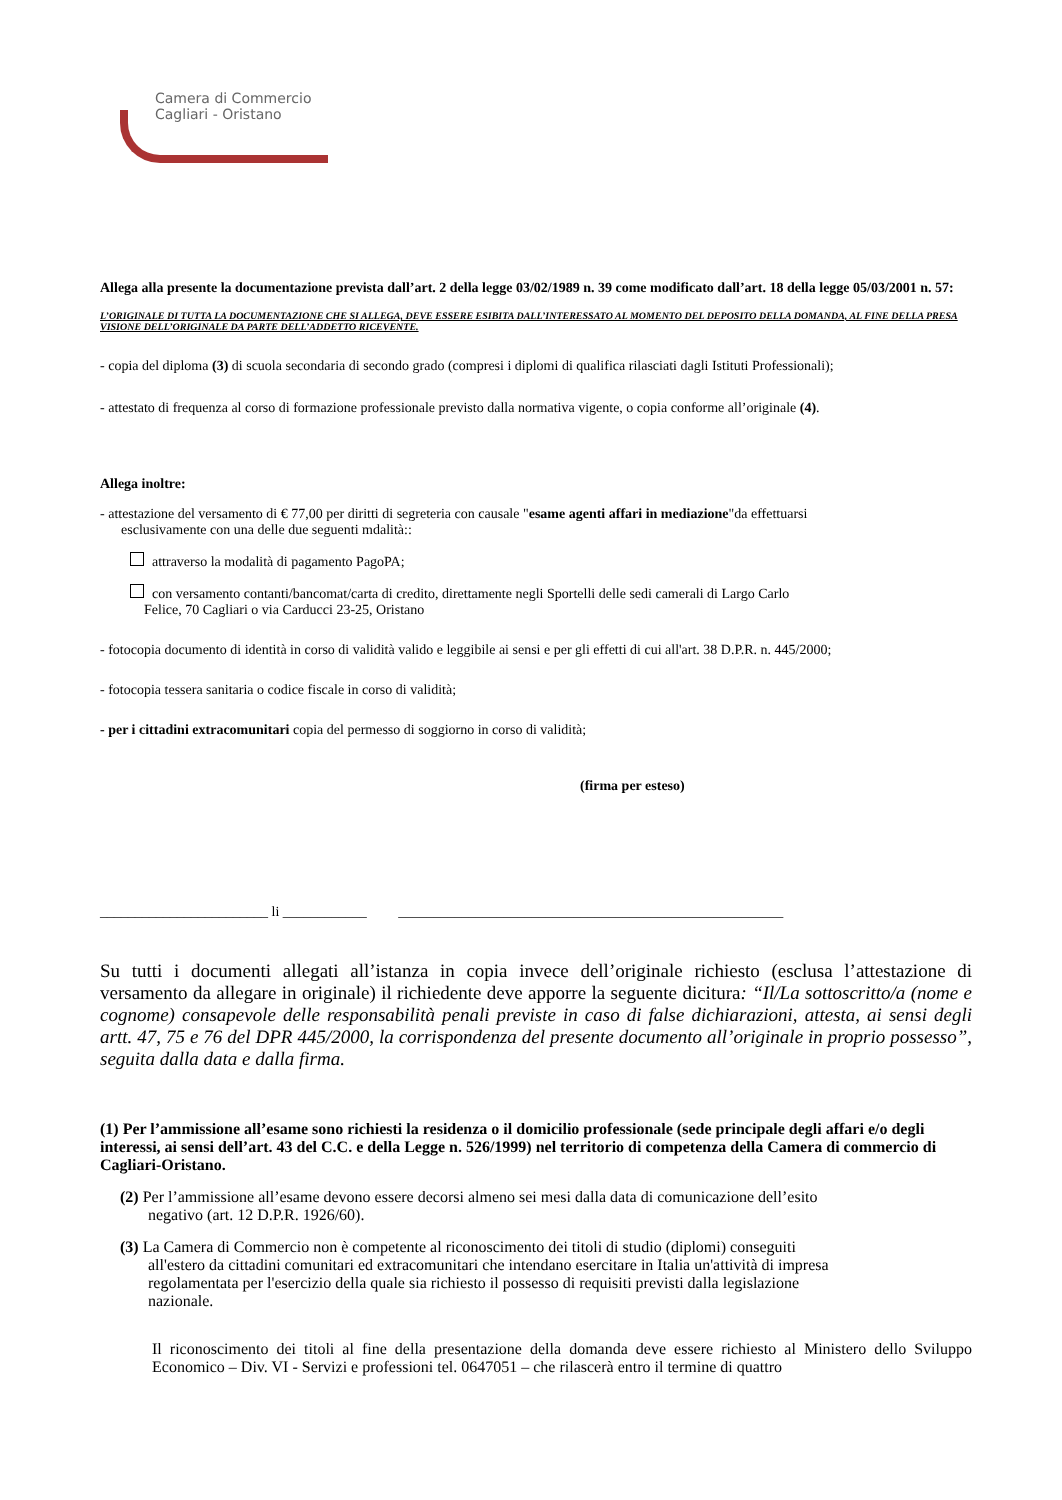Camera di Commercio
Cagliari - Oristano
Allega alla presente la documentazione prevista dall’art. 2 della legge 03/02/1989 n. 39 come modificato dall’art. 18 della legge 05/03/2001 n. 57:
L’ORIGINALE DI TUTTA LA DOCUMENTAZIONE CHE SI ALLEGA, DEVE ESSERE ESIBITA DALL’INTERESSATO AL MOMENTO DEL DEPOSITO DELLA DOMANDA, AL FINE DELLA PRESA VISIONE DELL’ORIGINALE DA PARTE DELL’ADDETTO RICEVENTE.
- copia del diploma (3) di scuola secondaria di secondo grado (compresi i diplomi di qualifica rilasciati dagli Istituti Professionali);
- attestato di frequenza al corso di formazione professionale previsto dalla normativa vigente, o copia conforme all’originale (4).
Allega inoltre:
- attestazione del versamento di € 77,00 per diritti di segreteria con causale "esame agenti affari in mediazione"da effettuarsi
esclusivamente con una delle due seguenti mdalità::
attraverso la modalità di pagamento PagoPA;
con versamento contanti/bancomat/carta di credito, direttamente negli Sportelli delle sedi camerali di Largo Carlo
Felice, 70 Cagliari o via Carducci 23-25, Oristano
- fotocopia documento di identità in corso di validità valido e leggibile ai sensi e per gli effetti di cui all'art. 38 D.P.R. n. 445/2000;
- fotocopia tessera sanitaria o codice fiscale in corso di validità;
- per i cittadini extracomunitari copia del permesso di soggiorno in corso di validità;
(firma per esteso)
________________________ li ____________ _______________________________________________________
Su tutti i documenti allegati all’istanza in copia invece dell’originale richiesto (esclusa l’attestazione di versamento da allegare in originale) il richiedente deve apporre la seguente dicitura: “Il/La sottoscritto/a (nome e cognome) consapevole delle responsabilità penali previste in caso di false dichiarazioni, attesta, ai sensi degli artt. 47, 75 e 76 del DPR 445/2000, la corrispondenza del presente documento all’originale in proprio possesso”, seguita dalla data e dalla firma.
(1) Per l’ammissione all’esame sono richiesti la residenza o il domicilio professionale (sede principale degli affari e/o degli interessi, ai sensi dell’art. 43 del C.C. e della Legge n. 526/1999) nel territorio di competenza della Camera di commercio di Cagliari-Oristano.
(2) Per l’ammissione all’esame devono essere decorsi almeno sei mesi dalla data di comunicazione dell’esito
negativo (art. 12 D.P.R. 1926/60).
(3) La Camera di Commercio non è competente al riconoscimento dei titoli di studio (diplomi) conseguiti
all'estero da cittadini comunitari ed extracomunitari che intendano esercitare in Italia un'attività di impresa
regolamentata per l'esercizio della quale sia richiesto il possesso di requisiti previsti dalla legislazione
nazionale.
Il riconoscimento dei titoli al fine della presentazione della domanda deve essere richiesto al Ministero dello Sviluppo Economico – Div. VI - Servizi e professioni tel. 0647051 – che rilascerà entro il termine di quattro